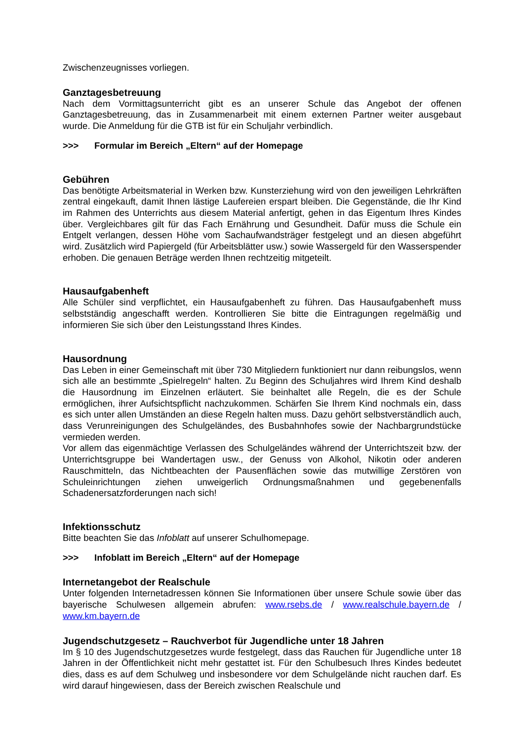Zwischenzeugnisses vorliegen.
Ganztagesbetreuung
Nach dem Vormittagsunterricht gibt es an unserer Schule das Angebot der offenen Ganztagesbetreuung, das in Zusammenarbeit mit einem externen Partner weiter ausgebaut wurde. Die Anmeldung für die GTB ist für ein Schuljahr verbindlich.
>>> Formular im Bereich „Eltern“ auf der Homepage
Gebühren
Das benötigte Arbeitsmaterial in Werken bzw. Kunsterziehung wird von den jeweiligen Lehrkräften zentral eingekauft, damit Ihnen lästige Laufereien erspart bleiben. Die Gegenstände, die Ihr Kind im Rahmen des Unterrichts aus diesem Material anfertigt, gehen in das Eigentum Ihres Kindes über. Vergleichbares gilt für das Fach Ernährung und Gesundheit. Dafür muss die Schule ein Entgelt verlangen, dessen Höhe vom Sachaufwandsträger festgelegt und an diesen abgeführt wird. Zusätzlich wird Papiergeld (für Arbeitsblätter usw.) sowie Wassergeld für den Wasserspender erhoben. Die genauen Beträge werden Ihnen rechtzeitig mitgeteilt.
Hausaufgabenheft
Alle Schüler sind verpflichtet, ein Hausaufgabenheft zu führen. Das Hausaufgabenheft muss selbstständig angeschafft werden. Kontrollieren Sie bitte die Eintragungen regelmäßig und informieren Sie sich über den Leistungsstand Ihres Kindes.
Hausordnung
Das Leben in einer Gemeinschaft mit über 730 Mitgliedern funktioniert nur dann reibungslos, wenn sich alle an bestimmte „Spielregeln“ halten. Zu Beginn des Schuljahres wird Ihrem Kind deshalb die Hausordnung im Einzelnen erläutert. Sie beinhaltet alle Regeln, die es der Schule ermöglichen, ihrer Aufsichtspflicht nachzukommen. Schärfen Sie Ihrem Kind nochmals ein, dass es sich unter allen Umständen an diese Regeln halten muss. Dazu gehört selbstverständlich auch, dass Verunreinigungen des Schulgeländes, des Busbahnhofes sowie der Nachbargrundstücke vermieden werden.
Vor allem das eigenmächtige Verlassen des Schulgeländes während der Unterrichtszeit bzw. der Unterrichtsgruppe bei Wandertagen usw., der Genuss von Alkohol, Nikotin oder anderen Rauschmitteln, das Nichtbeachten der Pausenflächen sowie das mutwillige Zerstören von Schuleinrichtungen ziehen unweigerlich Ordnungsmaßnahmen und gegebenenfalls Schadenersatzforderungen nach sich!
Infektionsschutz
Bitte beachten Sie das Infoblatt auf unserer Schulhomepage.
>>> Infoblatt im Bereich „Eltern“ auf der Homepage
Internetangebot der Realschule
Unter folgenden Internetadressen können Sie Informationen über unsere Schule sowie über das bayerische Schulwesen allgemein abrufen: www.rsebs.de / www.realschule.bayern.de / www.km.bayern.de
Jugendschutzgesetz – Rauchverbot für Jugendliche unter 18 Jahren
Im § 10 des Jugendschutzgesetzes wurde festgelegt, dass das Rauchen für Jugendliche unter 18 Jahren in der Öffentlichkeit nicht mehr gestattet ist. Für den Schulbesuch Ihres Kindes bedeutet dies, dass es auf dem Schulweg und insbesondere vor dem Schulgelände nicht rauchen darf. Es wird darauf hingewiesen, dass der Bereich zwischen Realschule und